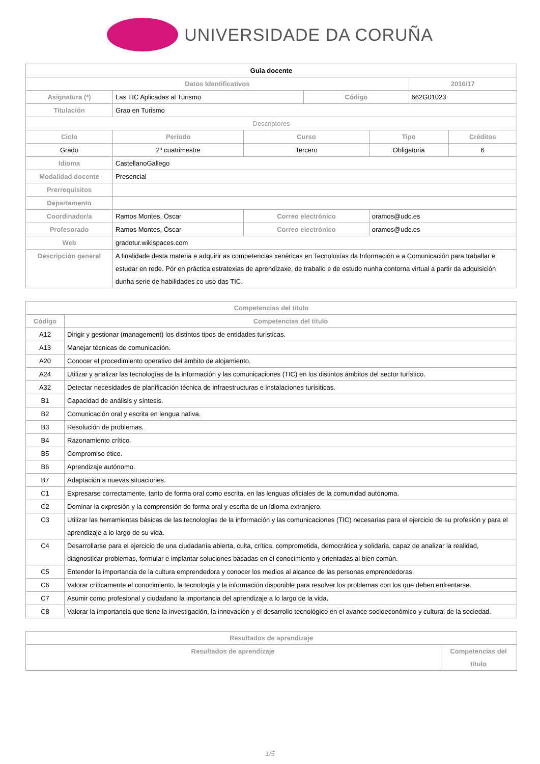UNIVERSIDADE DA CORUÑA
| Guia docente | | | | | | | |
| Datos Identificativos | | | | | | 2016/17 | |
| Asignatura (*) | Las TIC Aplicadas al Turismo | | | Código | | 662G01023 | |
| Titulación | Grao en Turismo | | | | | | |
| Descriptores | | | | | | | |
| Ciclo | | Periodo | Curso | | Tipo | | Créditos |
| Grado | | 2º cuatrimestre | Tercero | | Obligatoria | | 6 |
| Idioma | CastellanoGallego | | | | | | |
| Modalidad docente | Presencial | | | | | | |
| Prerrequisitos | | | | | | | |
| Departamento | | | | | | | |
| Coordinador/a | Ramos Montes, Óscar | | Correo electrónico | | oramos@udc.es | | |
| Profesorado | Ramos Montes, Óscar | | Correo electrónico | | oramos@udc.es | | |
| Web | gradotur.wikispaces.com | | | | | | |
| Descripción general | A finalidade desta materia e adquirir as competencias xenéricas en Tecnoloxías da Información e a Comunicación para traballar e estudar en rede. Pór en práctica estratexias de aprendizaxe, de traballo e de estudo nunha contorna virtual a partir da adquisición dunha serie de habilidades co uso das TIC. | | | | | | |
| Competencias del título | |
| --- | --- |
| Código | Competencias del título |
| A12 | Dirigir y gestionar (management) los distintos tipos de entidades turísticas. |
| A13 | Manejar técnicas de comunicación. |
| A20 | Conocer el procedimiento operativo del ámbito de alojamiento. |
| A24 | Utilizar y analizar las tecnologías de la información y las comunicaciones (TIC) en los distintos ámbitos del sector turístico. |
| A32 | Detectar necesidades de planificación técnica de infraestructuras e instalaciones turísiticas. |
| B1 | Capacidad de análisis y síntesis. |
| B2 | Comunicación oral y escrita en lengua nativa. |
| B3 | Resolución de problemas. |
| B4 | Razonamiento crítico. |
| B5 | Compromiso ético. |
| B6 | Aprendizaje autónomo. |
| B7 | Adaptación a nuevas situaciones. |
| C1 | Expresarse correctamente, tanto de forma oral como escrita, en las lenguas oficiales de la comunidad autónoma. |
| C2 | Dominar la expresión y la comprensión de forma oral y escrita de un idioma extranjero. |
| C3 | Utilizar las herramientas básicas de las tecnologías de la información y las comunicaciones (TIC) necesarias para el ejercicio de su profesión y para el aprendizaje a lo largo de su vida. |
| C4 | Desarrollarse para el ejercicio de una ciudadanía abierta, culta, crítica, comprometida, democrática y solidaria, capaz de analizar la realidad, diagnosticar problemas, formular e implantar soluciones basadas en el conocimiento y orientadas al bien común. |
| C5 | Entender la importancia de la cultura emprendedora y conocer los medios al alcance de las personas emprendedoras. |
| C6 | Valorar críticamente el conocimiento, la tecnología y la información disponible para resolver los problemas con los que deben enfrentarse. |
| C7 | Asumir como profesional y ciudadano la importancia del aprendizaje a lo largo de la vida. |
| C8 | Valorar la importancia que tiene la investigación, la innovación y el desarrollo tecnológico en el avance socioeconómico y cultural de la sociedad. |
| Resultados de aprendizaje | |
| --- | --- |
| Resultados de aprendizaje | Competencias del título |
1/5